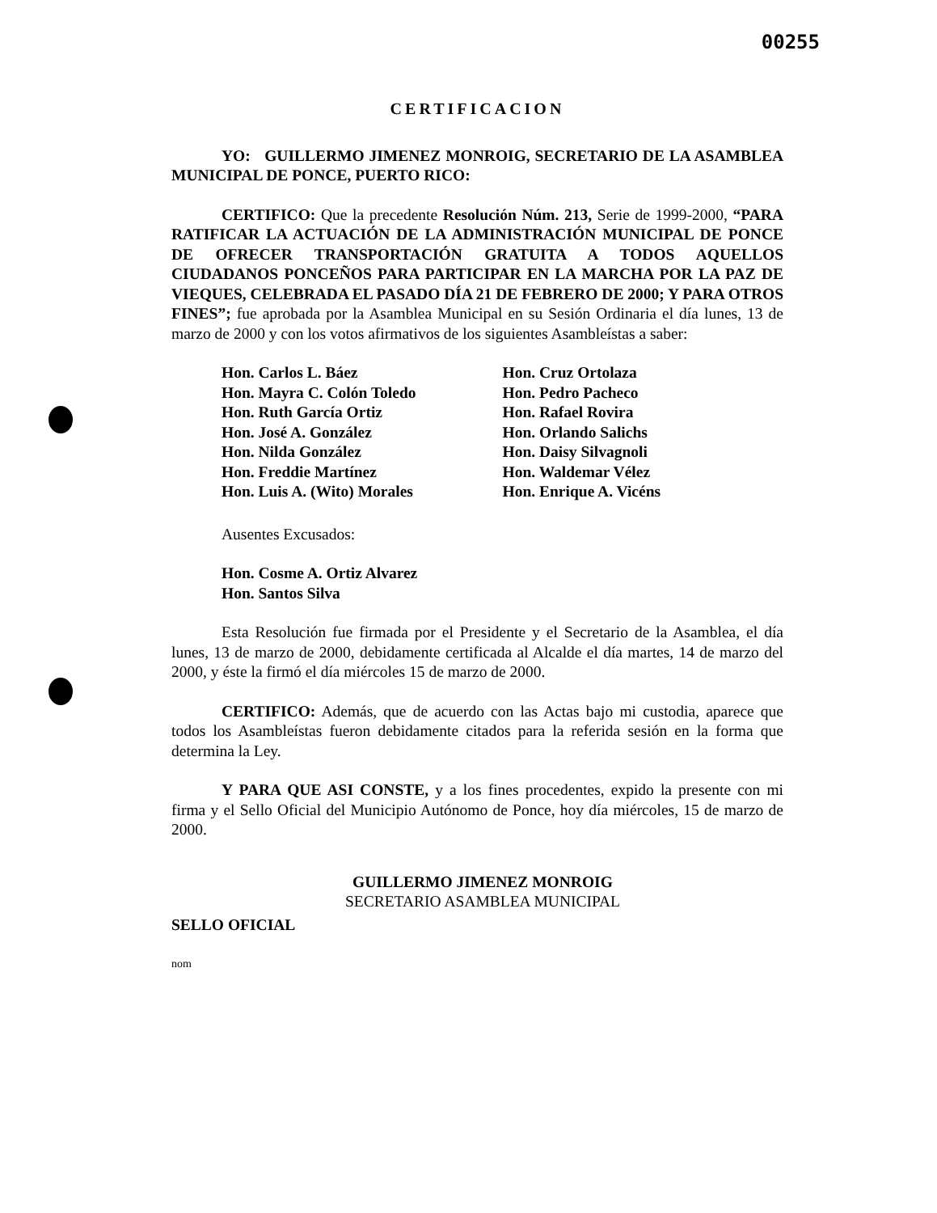00255
CERTIFICACION
YO: GUILLERMO JIMENEZ MONROIG, SECRETARIO DE LA ASAMBLEA MUNICIPAL DE PONCE, PUERTO RICO:
CERTIFICO: Que la precedente Resolución Núm. 213, Serie de 1999-2000, “PARA RATIFICAR LA ACTUACIÓN DE LA ADMINISTRACIÓN MUNICIPAL DE PONCE DE OFRECER TRANSPORTACIÓN GRATUITA A TODOS AQUELLOS CIUDADANOS PONCEÑOS PARA PARTICIPAR EN LA MARCHA POR LA PAZ DE VIEQUES, CELEBRADA EL PASADO DÍA 21 DE FEBRERO DE 2000; Y PARA OTROS FINES”; fue aprobada por la Asamblea Municipal en su Sesión Ordinaria el día lunes, 13 de marzo de 2000 y con los votos afirmativos de los siguientes Asambleístas a saber:
Hon. Carlos L. Báez
Hon. Mayra C. Colón Toledo
Hon. Ruth García Ortiz
Hon. José A. González
Hon. Nilda González
Hon. Freddie Martínez
Hon. Luis A. (Wito) Morales
Hon. Cruz Ortolaza
Hon. Pedro Pacheco
Hon. Rafael Rovira
Hon. Orlando Salichs
Hon. Daisy Silvagnoli
Hon. Waldemar Vélez
Hon. Enrique A. Vicéns
Ausentes Excusados:
Hon. Cosme A. Ortiz Alvarez
Hon. Santos Silva
Esta Resolución fue firmada por el Presidente y el Secretario de la Asamblea, el día lunes, 13 de marzo de 2000, debidamente certificada al Alcalde el día martes, 14 de marzo del 2000, y éste la firmó el día miércoles 15 de marzo de 2000.
CERTIFICO: Además, que de acuerdo con las Actas bajo mi custodia, aparece que todos los Asambleístas fueron debidamente citados para la referida sesión en la forma que determina la Ley.
Y PARA QUE ASI CONSTE, y a los fines procedentes, expido la presente con mi firma y el Sello Oficial del Municipio Autónomo de Ponce, hoy día miércoles, 15 de marzo de 2000.
GUILLERMO JIMENEZ MONROIG
SECRETARIO ASAMBLEA MUNICIPAL
SELLO OFICIAL
nom